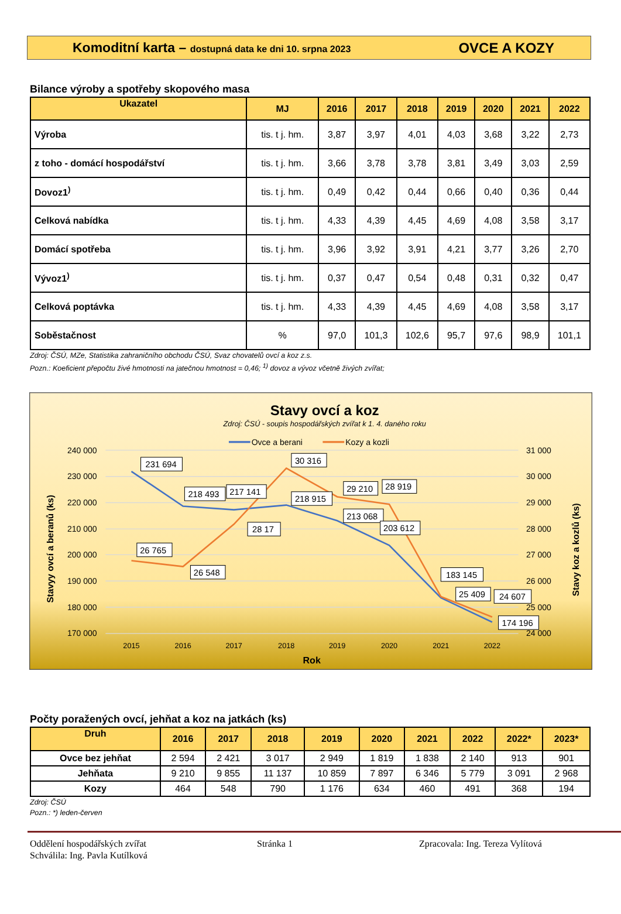Komoditní karta – dostupná data ke dni 10. srpna 2023
OVCE A KOZY
Bilance výroby a spotřeby skopového masa
| Ukazatel | MJ | 2016 | 2017 | 2018 | 2019 | 2020 | 2021 | 2022 |
| --- | --- | --- | --- | --- | --- | --- | --- | --- |
| Výroba | tis. t j. hm. | 3,87 | 3,97 | 4,01 | 4,03 | 3,68 | 3,22 | 2,73 |
| z toho - domácí hospodářství | tis. t j. hm. | 3,66 | 3,78 | 3,78 | 3,81 | 3,49 | 3,03 | 2,59 |
| Dovoz1<sup>)</sup> | tis. t j. hm. | 0,49 | 0,42 | 0,44 | 0,66 | 0,40 | 0,36 | 0,44 |
| Celková nabídka | tis. t j. hm. | 4,33 | 4,39 | 4,45 | 4,69 | 4,08 | 3,58 | 3,17 |
| Domácí spotřeba | tis. t j. hm. | 3,96 | 3,92 | 3,91 | 4,21 | 3,77 | 3,26 | 2,70 |
| Vývoz1<sup>)</sup> | tis. t j. hm. | 0,37 | 0,47 | 0,54 | 0,48 | 0,31 | 0,32 | 0,47 |
| Celková poptávka | tis. t j. hm. | 4,33 | 4,39 | 4,45 | 4,69 | 4,08 | 3,58 | 3,17 |
| Soběstačnost | % | 97,0 | 101,3 | 102,6 | 95,7 | 97,6 | 98,9 | 101,1 |
Zdroj: ČSÚ, MZe, Statistika zahraničního obchodu ČSÚ, Svaz chovatelů ovcí a koz z.s.
Pozn.: Koeficient přepočtu živé hmotnosti na jatečnou hmotnost = 0,46; <sup>1)</sup> dovoz a vývoz včetně živých zvířat;
Stavy ovcí a koz
Zdroj: ČSÚ - soupis hospodářských zvířat k 1. 4. daného roku
Ovce a berani
Kozy a kozli
240 000
230 000
220 000
210 000
200 000
190 000
180 000
170 000
31 000
30 000
29 000
28 000
27 000
26 000
25 000
24 000
2015
2016
2017
2018
2019
2020
2021
2022
Rok
Stavyy ovcí a beranů (ks)
Stavy koz a kozlů (ks)
231 694
218 493
217 141
30 316
218 915
29 210
28 919
213 068
203 612
28 17
26 765
26 548
183 145
25 409
24 607
174 196
Počty poražených ovcí, jehňat a koz na jatkách (ks)
| Druh | 2016 | 2017 | 2018 | 2019 | 2020 | 2021 | 2022 | 2022* | 2023* |
| --- | --- | --- | --- | --- | --- | --- | --- | --- | --- |
| Ovce bez jehňat | 2 594 | 2 421 | 3 017 | 2 949 | 1 819 | 1 838 | 2 140 | 913 | 901 |
| Jehňata | 9 210 | 9 855 | 11 137 | 10 859 | 7 897 | 6 346 | 5 779 | 3 091 | 2 968 |
| Kozy | 464 | 548 | 790 | 1 176 | 634 | 460 | 491 | 368 | 194 |
Zdroj: ČSÚ
Pozn.: *) leden-červen
Oddělení hospodářských zvířat Stránka 1 Zpracovala: Ing. Tereza Vylítová
Schválila: Ing. Pavla Kutílková